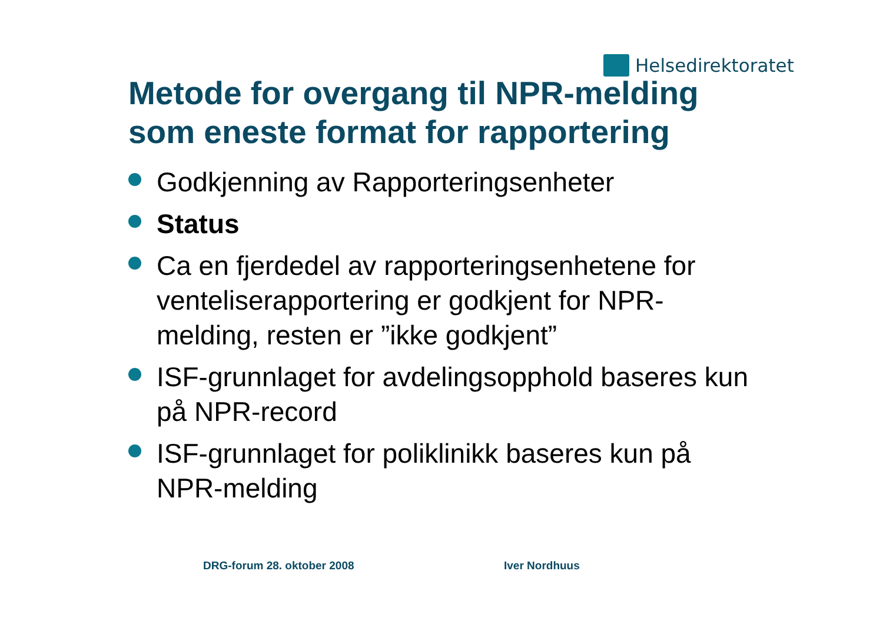Helsedirektoratet
Metode for overgang til NPR-melding
som eneste format for rapportering
Godkjenning av Rapporteringsenheter
Status
Ca en fjerdedel av rapporteringsenhetene for venteliserapportering er godkjent for NPR-melding, resten er ”ikke godkjent”
ISF-grunnlaget for avdelingsopphold baseres kun på NPR-record
ISF-grunnlaget for poliklinikk baseres kun på NPR-melding
DRG-forum 28. oktober 2008 Iver Nordhuus